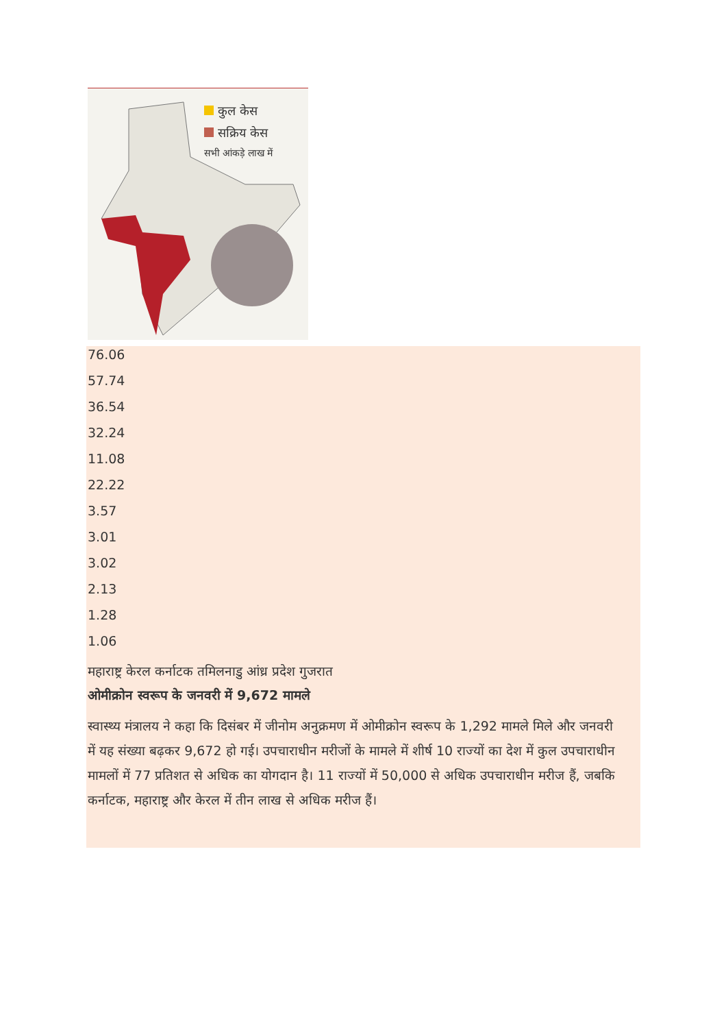कुल केस
सक्रिय केस
सभी आंकड़े लाख में
76.06
57.74
36.54
32.24
11.08
22.22
3.57
3.01
3.02
2.13
1.28
1.06
महाराष्ट्र केरल कर्नाटक तमिलनाडु आंध्र प्रदेश गुजरात
ओमीक्रोन स्वरूप के जनवरी में 9,672 मामले
स्वास्थ्य मंत्रालय ने कहा कि दिसंबर में जीनोम अनुक्रमण में ओमीक्रोन स्वरूप के 1,292 मामले मिले और जनवरी में यह संख्या बढ़कर 9,672 हो गई। उपचाराधीन मरीजों के मामले में शीर्ष 10 राज्यों का देश में कुल उपचाराधीन मामलों में 77 प्रतिशत से अधिक का योगदान है। 11 राज्यों में 50,000 से अधिक उपचाराधीन मरीज हैं, जबकि कर्नाटक, महाराष्ट्र और केरल में तीन लाख से अधिक मरीज हैं।